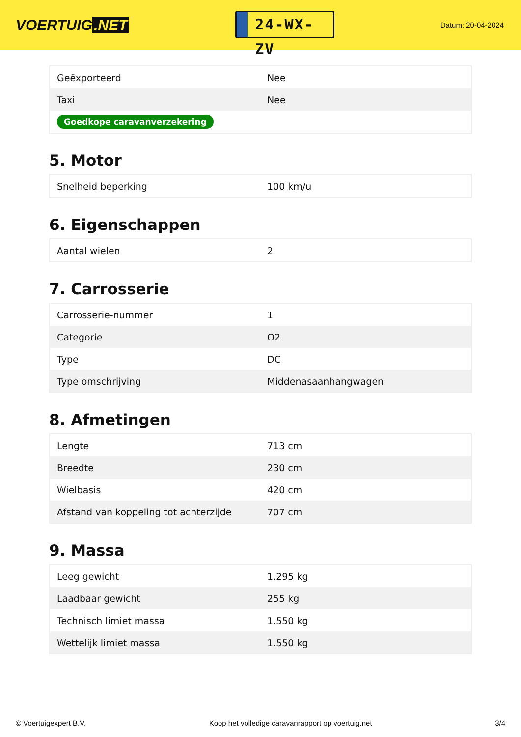VOERTUIG.NET
24-WX-ZV
Datum: 20-04-2024
| Geëxporteerd | Nee |
| Taxi | Nee |
| Goedkope caravanverzekering | |
5. Motor
| Snelheid beperking | 100 km/u |
6. Eigenschappen
| Aantal wielen | 2 |
7. Carrosserie
| Carrosserie-nummer | 1 |
| Categorie | O2 |
| Type | DC |
| Type omschrijving | Middenasaanhangwagen |
8. Afmetingen
| Lengte | 713 cm |
| Breedte | 230 cm |
| Wielbasis | 420 cm |
| Afstand van koppeling tot achterzijde | 707 cm |
9. Massa
| Leeg gewicht | 1.295 kg |
| Laadbaar gewicht | 255 kg |
| Technisch limiet massa | 1.550 kg |
| Wettelijk limiet massa | 1.550 kg |
© Voertuigexpert B.V. Koop het volledige caravanrapport op voertuig.net 3/4